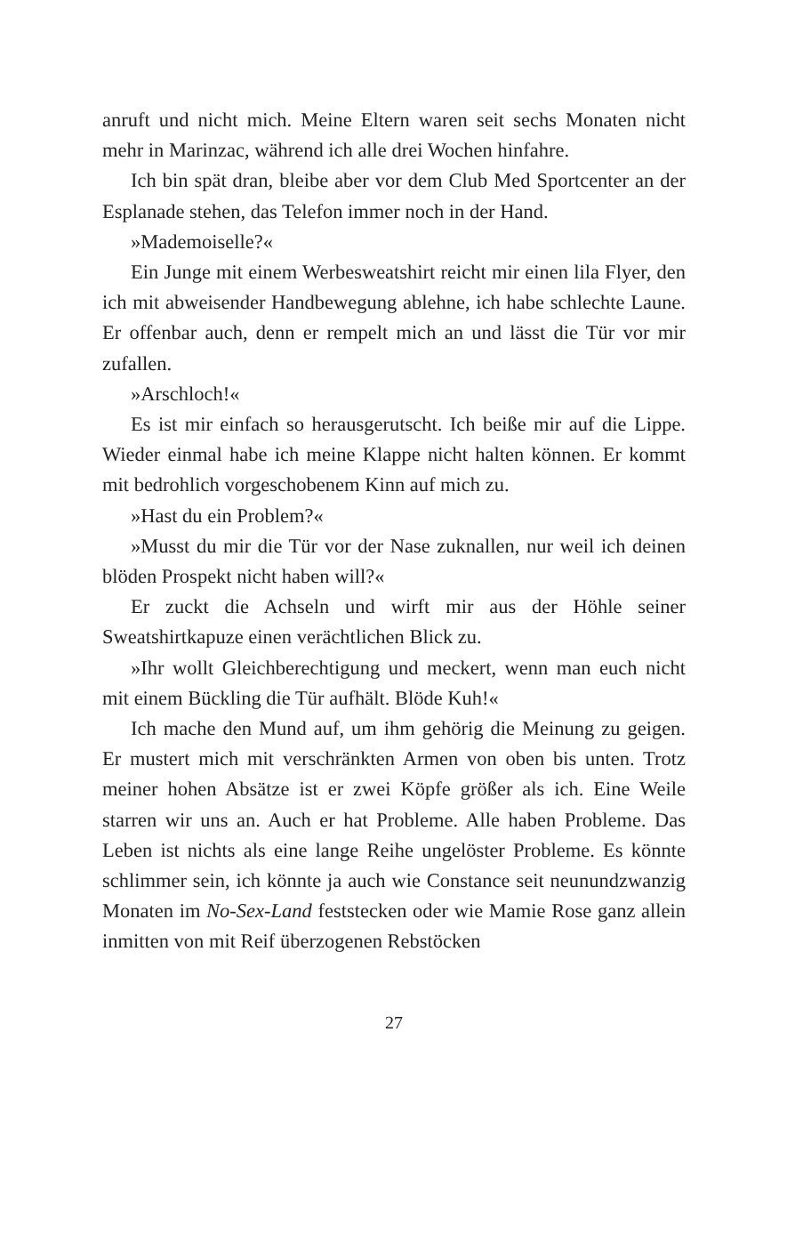anruft und nicht mich. Meine Eltern waren seit sechs Monaten nicht mehr in Marinzac, während ich alle drei Wochen hinfahre.
Ich bin spät dran, bleibe aber vor dem Club Med Sportcenter an der Esplanade stehen, das Telefon immer noch in der Hand.
»Mademoiselle?«
Ein Junge mit einem Werbesweatshirt reicht mir einen lila Flyer, den ich mit abweisender Handbewegung ablehne, ich habe schlechte Laune. Er offenbar auch, denn er rempelt mich an und lässt die Tür vor mir zufallen.
»Arschloch!«
Es ist mir einfach so herausgerutscht. Ich beiße mir auf die Lippe. Wieder einmal habe ich meine Klappe nicht halten können. Er kommt mit bedrohlich vorgeschobenem Kinn auf mich zu.
»Hast du ein Problem?«
»Musst du mir die Tür vor der Nase zuknallen, nur weil ich deinen blöden Prospekt nicht haben will?«
Er zuckt die Achseln und wirft mir aus der Höhle seiner Sweatshirtkapuze einen verächtlichen Blick zu.
»Ihr wollt Gleichberechtigung und meckert, wenn man euch nicht mit einem Bückling die Tür aufhält. Blöde Kuh!«
Ich mache den Mund auf, um ihm gehörig die Meinung zu geigen. Er mustert mich mit verschränkten Armen von oben bis unten. Trotz meiner hohen Absätze ist er zwei Köpfe größer als ich. Eine Weile starren wir uns an. Auch er hat Probleme. Alle haben Probleme. Das Leben ist nichts als eine lange Reihe ungelöster Probleme. Es könnte schlimmer sein, ich könnte ja auch wie Constance seit neunundzwanzig Monaten im No-Sex-Land feststecken oder wie Mamie Rose ganz allein inmitten von mit Reif überzogenen Rebstöcken
27